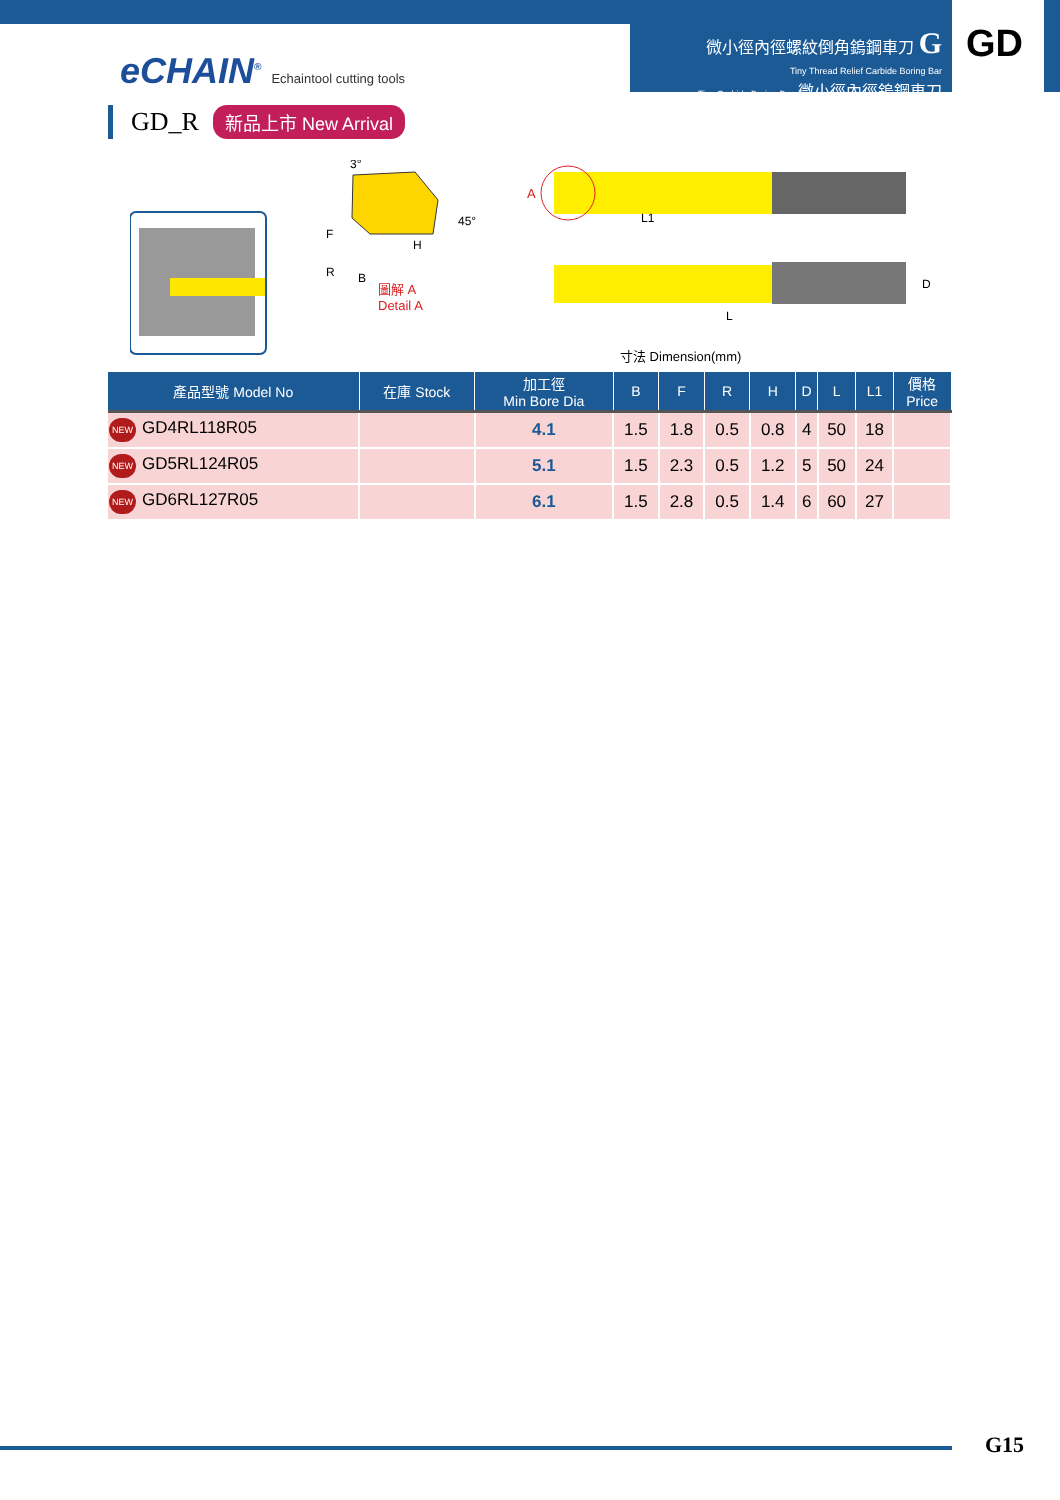微小徑內徑螺紋倒角鎢鋼車刀 G
Tiny Thread Relief Carbide Boring Bar
Tiny Carbide Boring Bar 微小徑內徑鎢鋼車刀
eCHAIN<sup>®</sup> Echaintool cutting tools
GD
GD_R 新品上市 New Arrival
3°
45°
F
H
R
B
圖解 A
Detail A
A
L1
L
D
寸法 Dimension(mm)
| 產品型號 Model No | 在庫 Stock | 加工徑 Min Bore Dia | B | F | R | H | D | L | L1 | 價格 Price |
| --- | --- | --- | --- | --- | --- | --- | --- | --- | --- | --- |
| NEW GD4RL118R05 | | 4.1 | 1.5 | 1.8 | 0.5 | 0.8 | 4 | 50 | 18 | |
| NEW GD5RL124R05 | | 5.1 | 1.5 | 2.3 | 0.5 | 1.2 | 5 | 50 | 24 | |
| NEW GD6RL127R05 | | 6.1 | 1.5 | 2.8 | 0.5 | 1.4 | 6 | 60 | 27 | |
G15